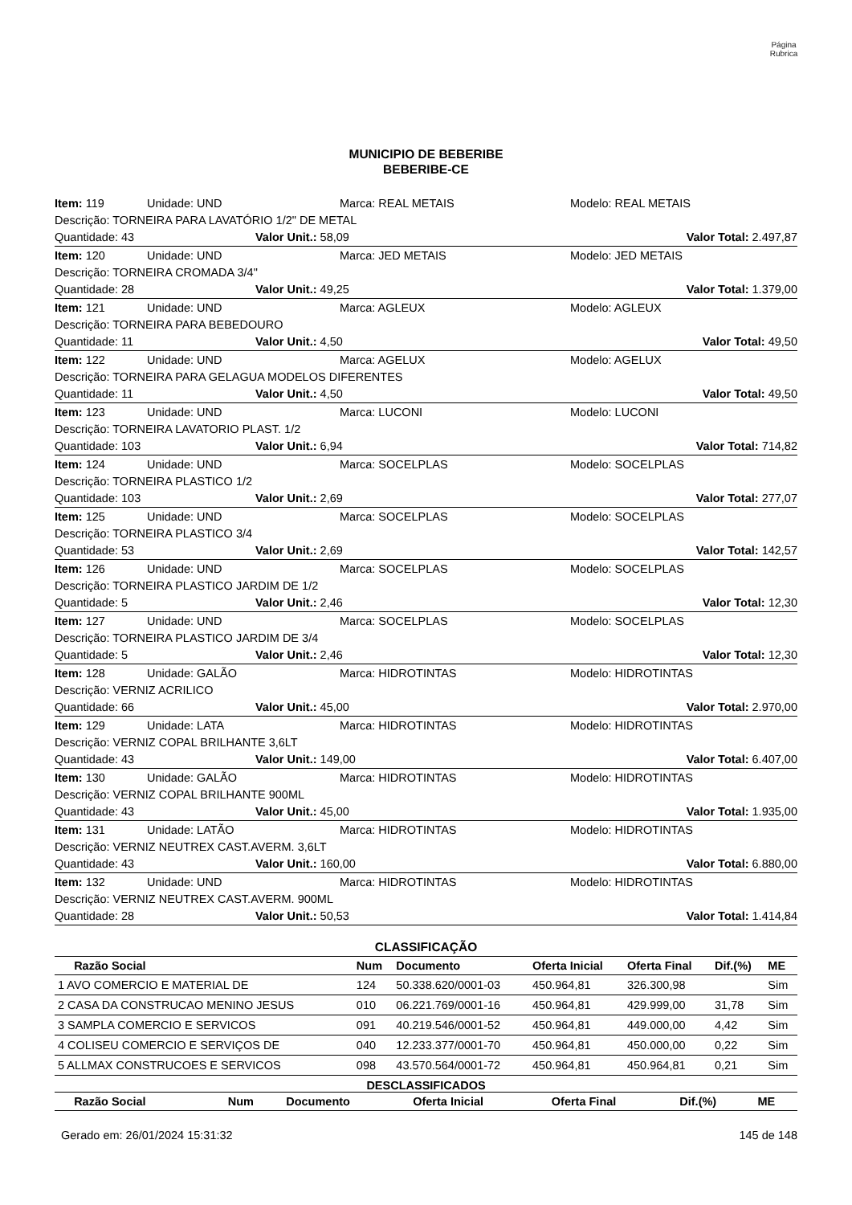Página
Rubrica
MUNICIPIO DE BEBERIBE
BEBERIBE-CE
Item: 119 Unidade: UND Marca: REAL METAIS Modelo: REAL METAIS
Descrição: TORNEIRA PARA LAVATÓRIO 1/2" DE METAL
Quantidade: 43 Valor Unit.: 58,09 Valor Total: 2.497,87
Item: 120 Unidade: UND Marca: JED METAIS Modelo: JED METAIS
Descrição: TORNEIRA CROMADA 3/4"
Quantidade: 28 Valor Unit.: 49,25 Valor Total: 1.379,00
Item: 121 Unidade: UND Marca: AGLEUX Modelo: AGLEUX
Descrição: TORNEIRA PARA BEBEDOURO
Quantidade: 11 Valor Unit.: 4,50 Valor Total: 49,50
Item: 122 Unidade: UND Marca: AGELUX Modelo: AGELUX
Descrição: TORNEIRA PARA GELAGUA MODELOS DIFERENTES
Quantidade: 11 Valor Unit.: 4,50 Valor Total: 49,50
Item: 123 Unidade: UND Marca: LUCONI Modelo: LUCONI
Descrição: TORNEIRA LAVATORIO PLAST. 1/2
Quantidade: 103 Valor Unit.: 6,94 Valor Total: 714,82
Item: 124 Unidade: UND Marca: SOCELPLAS Modelo: SOCELPLAS
Descrição: TORNEIRA PLASTICO 1/2
Quantidade: 103 Valor Unit.: 2,69 Valor Total: 277,07
Item: 125 Unidade: UND Marca: SOCELPLAS Modelo: SOCELPLAS
Descrição: TORNEIRA PLASTICO 3/4
Quantidade: 53 Valor Unit.: 2,69 Valor Total: 142,57
Item: 126 Unidade: UND Marca: SOCELPLAS Modelo: SOCELPLAS
Descrição: TORNEIRA PLASTICO JARDIM DE 1/2
Quantidade: 5 Valor Unit.: 2,46 Valor Total: 12,30
Item: 127 Unidade: UND Marca: SOCELPLAS Modelo: SOCELPLAS
Descrição: TORNEIRA PLASTICO JARDIM DE 3/4
Quantidade: 5 Valor Unit.: 2,46 Valor Total: 12,30
Item: 128 Unidade: GALÃO Marca: HIDROTINTAS Modelo: HIDROTINTAS
Descrição: VERNIZ ACRILICO
Quantidade: 66 Valor Unit.: 45,00 Valor Total: 2.970,00
Item: 129 Unidade: LATA Marca: HIDROTINTAS Modelo: HIDROTINTAS
Descrição: VERNIZ COPAL BRILHANTE 3,6LT
Quantidade: 43 Valor Unit.: 149,00 Valor Total: 6.407,00
Item: 130 Unidade: GALÃO Marca: HIDROTINTAS Modelo: HIDROTINTAS
Descrição: VERNIZ COPAL BRILHANTE 900ML
Quantidade: 43 Valor Unit.: 45,00 Valor Total: 1.935,00
Item: 131 Unidade: LATÃO Marca: HIDROTINTAS Modelo: HIDROTINTAS
Descrição: VERNIZ NEUTREX CAST.AVERM. 3,6LT
Quantidade: 43 Valor Unit.: 160,00 Valor Total: 6.880,00
Item: 132 Unidade: UND Marca: HIDROTINTAS Modelo: HIDROTINTAS
Descrição: VERNIZ NEUTREX CAST.AVERM. 900ML
Quantidade: 28 Valor Unit.: 50,53 Valor Total: 1.414,84
CLASSIFICAÇÃO
| Razão Social | Num | Documento | Oferta Inicial | Oferta Final | Dif.(%) | ME |
| --- | --- | --- | --- | --- | --- | --- |
| 1 AVO COMERCIO E MATERIAL DE | 124 | 50.338.620/0001-03 | 450.964,81 | 326.300,98 | | Sim |
| 2 CASA DA CONSTRUCAO MENINO JESUS | 010 | 06.221.769/0001-16 | 450.964,81 | 429.999,00 | 31,78 | Sim |
| 3 SAMPLA COMERCIO E SERVICOS | 091 | 40.219.546/0001-52 | 450.964,81 | 449.000,00 | 4,42 | Sim |
| 4 COLISEU COMERCIO E SERVIÇOS DE | 040 | 12.233.377/0001-70 | 450.964,81 | 450.000,00 | 0,22 | Sim |
| 5 ALLMAX CONSTRUCOES E SERVICOS | 098 | 43.570.564/0001-72 | 450.964,81 | 450.964,81 | 0,21 | Sim |
DESCLASSIFICADOS
| Razão Social | Num | Documento | Oferta Inicial | Oferta Final | Dif.(%) | ME |
| --- | --- | --- | --- | --- | --- | --- |
Gerado em: 26/01/2024 15:31:32 145 de 148